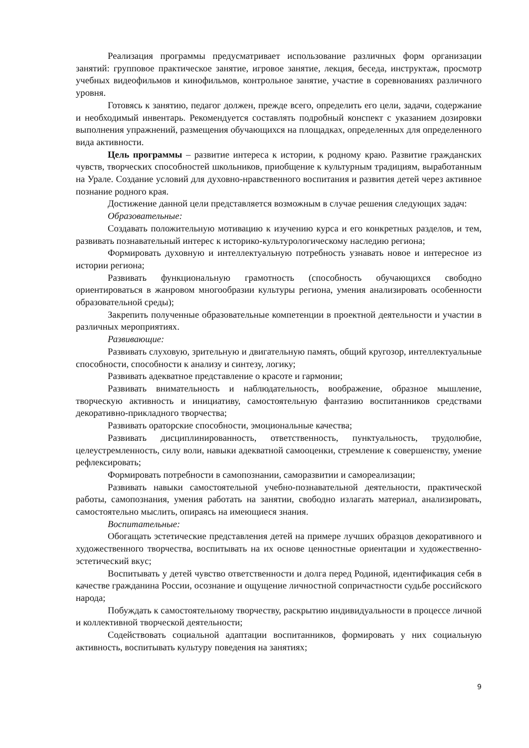Реализация программы предусматривает использование различных форм организации занятий: групповое практическое занятие, игровое занятие, лекция, беседа, инструктаж, просмотр учебных видеофильмов и кинофильмов, контрольное занятие, участие в соревнованиях различного уровня.
Готовясь к занятию, педагог должен, прежде всего, определить его цели, задачи, содержание и необходимый инвентарь. Рекомендуется составлять подробный конспект с указанием дозировки выполнения упражнений, размещения обучающихся на площадках, определенных для определенного вида активности.
Цель программы – развитие интереса к истории, к родному краю. Развитие гражданских чувств, творческих способностей школьников, приобщение к культурным традициям, выработанным на Урале. Создание условий для духовно-нравственного воспитания и развития детей через активное познание родного края.
Достижение данной цели представляется возможным в случае решения следующих задач:
Образовательные:
Создавать положительную мотивацию к изучению курса и его конкретных разделов, и тем, развивать познавательный интерес к историко-культурологическому наследию региона;
Формировать духовную и интеллектуальную потребность узнавать новое и интересное из истории региона;
Развивать функциональную грамотность (способность обучающихся свободно ориентироваться в жанровом многообразии культуры региона, умения анализировать особенности образовательной среды);
Закрепить полученные образовательные компетенции в проектной деятельности и участии в различных мероприятиях.
Развивающие:
Развивать слуховую, зрительную и двигательную память, общий кругозор, интеллектуальные способности, способности к анализу и синтезу, логику;
Развивать адекватное представление о красоте и гармонии;
Развивать внимательность и наблюдательность, воображение, образное мышление, творческую активность и инициативу, самостоятельную фантазию воспитанников средствами декоративно-прикладного творчества;
Развивать ораторские способности, эмоциональные качества;
Развивать дисциплинированность, ответственность, пунктуальность, трудолюбие, целеустремленность, силу воли, навыки адекватной самооценки, стремление к совершенству, умение рефлексировать;
Формировать потребности в самопознании, саморазвитии и самореализации;
Развивать навыки самостоятельной учебно-познавательной деятельности, практической работы, самопознания, умения работать на занятии, свободно излагать материал, анализировать, самостоятельно мыслить, опираясь на имеющиеся знания.
Воспитательные:
Обогащать эстетические представления детей на примере лучших образцов декоративного и художественного творчества, воспитывать на их основе ценностные ориентации и художественно-эстетический вкус;
Воспитывать у детей чувство ответственности и долга перед Родиной, идентификация себя в качестве гражданина России, осознание и ощущение личностной сопричастности судьбе российского народа;
Побуждать к самостоятельному творчеству, раскрытию индивидуальности в процессе личной и коллективной творческой деятельности;
Содействовать социальной адаптации воспитанников, формировать у них социальную активность, воспитывать культуру поведения на занятиях;
9